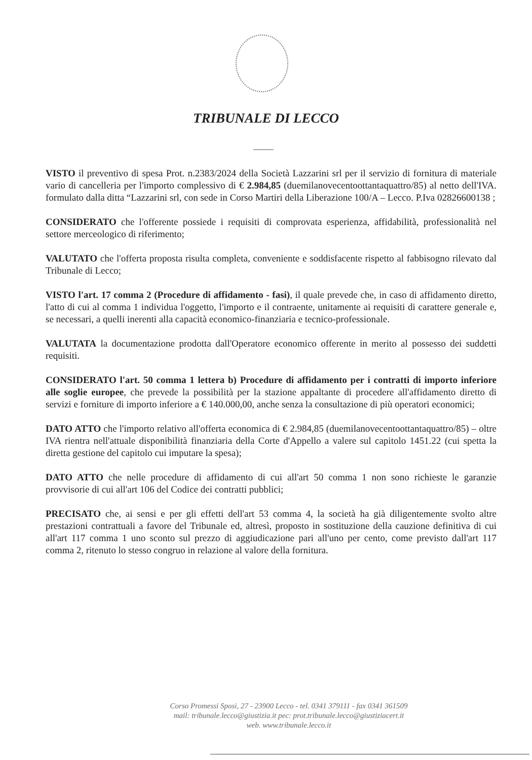TRIBUNALE DI LECCO
VISTO il preventivo di spesa Prot. n.2383/2024 della Società Lazzarini srl per il servizio di fornitura di materiale vario di cancelleria per l'importo complessivo di € 2.984,85 (duemilanovecentoottantaquattro/85) al netto dell'IVA. formulato dalla ditta “Lazzarini srl, con sede in Corso Martiri della Liberazione 100/A – Lecco. P.Iva 02826600138 ;
CONSIDERATO che l'offerente possiede i requisiti di comprovata esperienza, affidabilità, professionalità nel settore merceologico di riferimento;
VALUTATO che l'offerta proposta risulta completa, conveniente e soddisfacente rispetto al fabbisogno rilevato dal Tribunale di Lecco;
VISTO l'art. 17 comma 2 (Procedure di affidamento - fasi), il quale prevede che, in caso di affidamento diretto, l'atto di cui al comma 1 individua l'oggetto, l'importo e il contraente, unitamente ai requisiti di carattere generale e, se necessari, a quelli inerenti alla capacità economico-finanziaria e tecnico-professionale.
VALUTATA la documentazione prodotta dall'Operatore economico offerente in merito al possesso dei suddetti requisiti.
CONSIDERATO l'art. 50 comma 1 lettera b) Procedure di affidamento per i contratti di importo inferiore alle soglie europee, che prevede la possibilità per la stazione appaltante di procedere all'affidamento diretto di servizi e forniture di importo inferiore a € 140.000,00, anche senza la consultazione di più operatori economici;
DATO ATTO che l'importo relativo all'offerta economica di € 2.984,85 (duemilanovecentoottantaquattro/85) – oltre IVA rientra nell'attuale disponibilità finanziaria della Corte d'Appello a valere sul capitolo 1451.22 (cui spetta la diretta gestione del capitolo cui imputare la spesa);
DATO ATTO che nelle procedure di affidamento di cui all'art 50 comma 1 non sono richieste le garanzie provvisorie di cui all'art 106 del Codice dei contratti pubblici;
PRECISATO che, ai sensi e per gli effetti dell'art 53 comma 4, la società ha già diligentemente svolto altre prestazioni contrattuali a favore del Tribunale ed, altresì, proposto in sostituzione della cauzione definitiva di cui all'art 117 comma 1 uno sconto sul prezzo di aggiudicazione pari all'uno per cento, come previsto dall'art 117 comma 2, ritenuto lo stesso congruo in relazione al valore della fornitura.
Corso Promessi Sposi, 27 - 23900 Lecco - tel. 0341 379111 - fax 0341 361509
mail: tribunale.lecco@giustizia.it pec: prot.tribunale.lecco@giustiziacert.it
web. www.tribunale.lecco.it